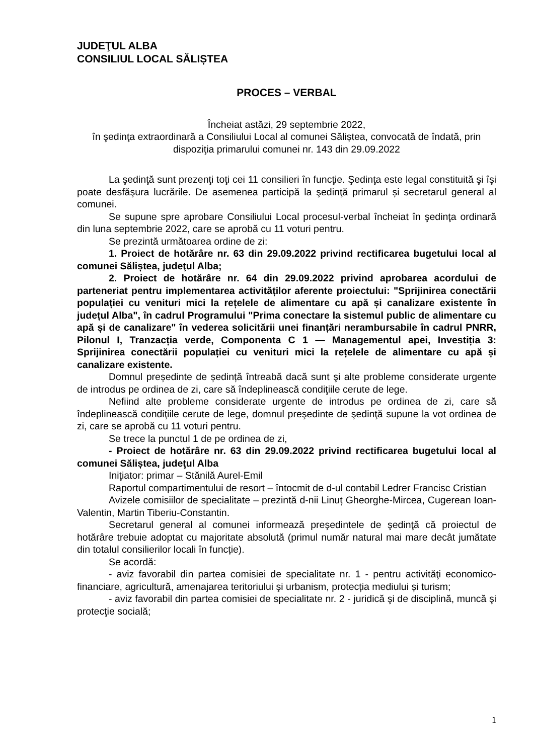JUDEŢUL ALBA
CONSILIUL LOCAL SĂLIȘTEA
PROCES – VERBAL
Încheiat astăzi, 29 septembrie 2022,
în şedinţa extraordinară a Consiliului Local al comunei Săliștea, convocată de îndată, prin dispoziţia primarului comunei nr. 143 din 29.09.2022
La şedinţă sunt prezenţi toţi cei 11 consilieri în funcţie. Şedinţa este legal constituită şi îşi poate desfăşura lucrările. De asemenea participă la şedinţă primarul și secretarul general al comunei.
Se supune spre aprobare Consiliului Local procesul-verbal încheiat în şedinţa ordinară din luna septembrie 2022, care se aprobă cu 11 voturi pentru.
Se prezintă următoarea ordine de zi:
1. Proiect de hotărâre nr. 63 din 29.09.2022 privind rectificarea bugetului local al comunei Săliștea, judeţul Alba;
2. Proiect de hotărâre nr. 64 din 29.09.2022 privind aprobarea acordului de parteneriat pentru implementarea activităților aferente proiectului: "Sprijinirea conectării populației cu venituri mici la rețelele de alimentare cu apă și canalizare existente în județul Alba", în cadrul Programului "Prima conectare la sistemul public de alimentare cu apă și de canalizare" în vederea solicitării unei finanțări nerambursabile în cadrul PNRR, Pilonul I, Tranzacția verde, Componenta C 1 — Managementul apei, Investiția 3: Sprijinirea conectării populației cu venituri mici la rețelele de alimentare cu apă și canalizare existente.
Domnul președinte de ședință întreabă dacă sunt şi alte probleme considerate urgente de introdus pe ordinea de zi, care să îndeplinească condiţiile cerute de lege.
Nefiind alte probleme considerate urgente de introdus pe ordinea de zi, care să îndeplinească condiţiile cerute de lege, domnul preşedinte de şedinţă supune la vot ordinea de zi, care se aprobă cu 11 voturi pentru.
Se trece la punctul 1 de pe ordinea de zi,
- Proiect de hotărâre nr. 63 din 29.09.2022 privind rectificarea bugetului local al comunei Săliștea, judeţul Alba
Iniţiator: primar – Stănilă Aurel-Emil
Raportul compartimentului de resort – întocmit de d-ul contabil Ledrer Francisc Cristian
Avizele comisiilor de specialitate – prezintă d-nii Linuț Gheorghe-Mircea, Cugerean Ioan-Valentin, Martin Tiberiu-Constantin.
Secretarul general al comunei informează preşedintele de şedinţă că proiectul de hotărâre trebuie adoptat cu majoritate absolută (primul număr natural mai mare decât jumătate din totalul consilierilor locali în funcție).
Se acordă:
- aviz favorabil din partea comisiei de specialitate nr. 1 - pentru activităţi economico-financiare, agricultură, amenajarea teritoriului şi urbanism, protecția mediului și turism;
- aviz favorabil din partea comisiei de specialitate nr. 2 - juridică şi de disciplină, muncă şi protecţie socială;
1